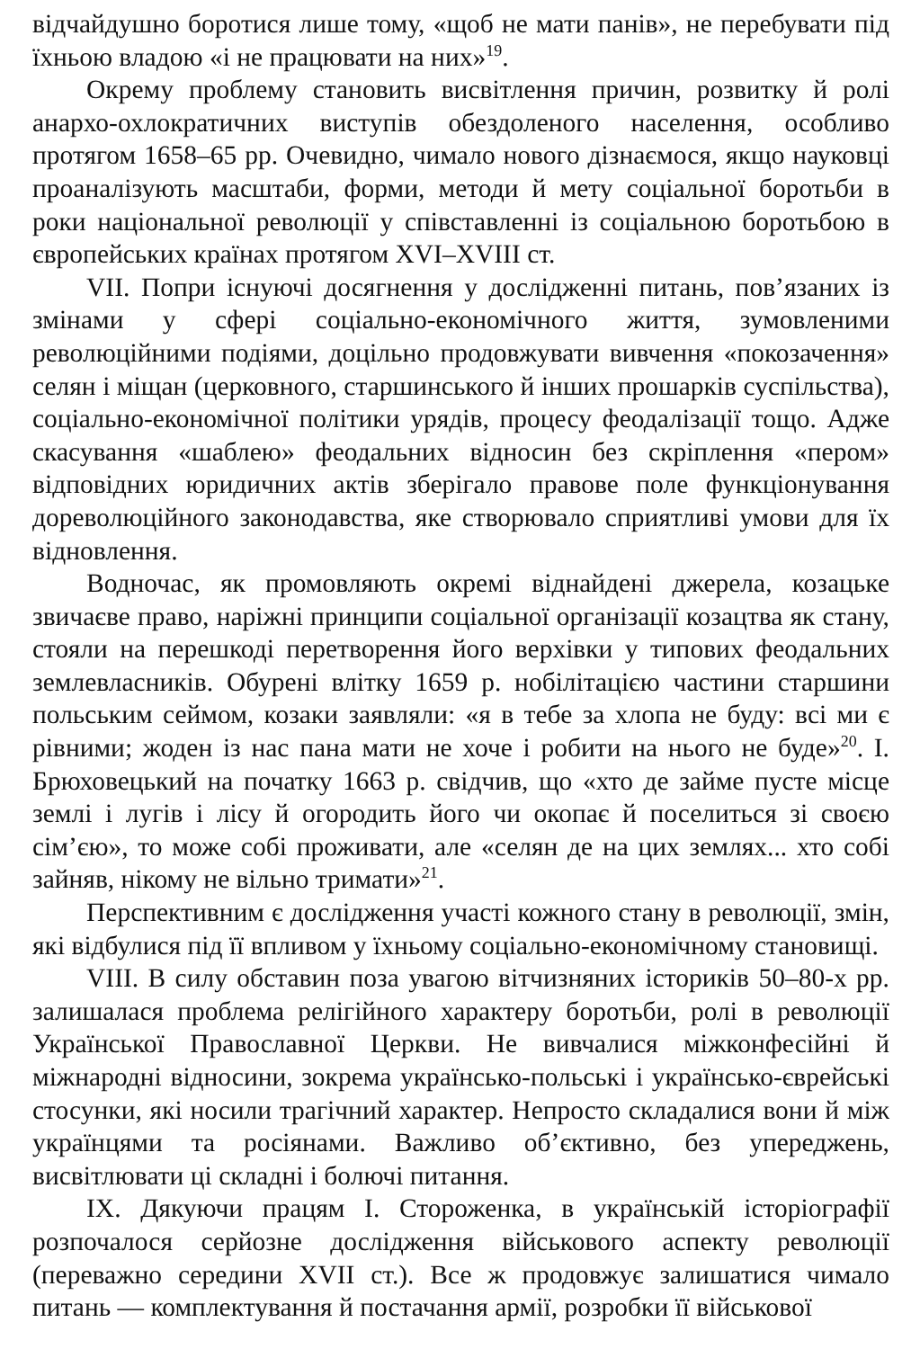відчайдушно боротися лише тому, «щоб не мати панів», не перебувати під їхньою владою «і не працювати на них»<sup>19</sup>.
Окрему проблему становить висвітлення причин, розвитку й ролі анархо-охлократичних виступів обездоленого населення, особливо протягом 1658–65 рр. Очевидно, чимало нового дізнаємося, якщо науковці проаналізують масштаби, форми, методи й мету соціальної боротьби в роки національної революції у співставленні із соціальною боротьбою в європейських країнах протягом XVI–XVIII ст.
VII. Попри існуючі досягнення у дослідженні питань, пов’язаних із змінами у сфері соціально-економічного життя, зумовленими революційними подіями, доцільно продовжувати вивчення «покозачення» селян і міщан (церковного, старшинського й інших прошарків суспільства), соціально-економічної політики урядів, процесу феодалізації тощо. Адже скасування «шаблею» феодальних відносин без скріплення «пером» відповідних юридичних актів зберігало правове поле функціонування дореволюційного законодавства, яке створювало сприятливі умови для їх відновлення.
Водночас, як промовляють окремі віднайдені джерела, козацьке звичаєве право, наріжні принципи соціальної організації козацтва як стану, стояли на перешкоді перетворення його верхівки у типових феодальних землевласників. Обурені влітку 1659 р. нобілітацією частини старшини польським сеймом, козаки заявляли: «я в тебе за хлопа не буду: всі ми є рівними; жоден із нас пана мати не хоче і робити на нього не буде»<sup>20</sup>. І. Брюховецький на початку 1663 р. свідчив, що «хто де займе пусте місце землі і лугів і лісу й огородить його чи окопає й поселиться зі своєю сім’єю», то може собі проживати, але «селян де на цих землях... хто собі зайняв, нікому не вільно тримати»<sup>21</sup>.
Перспективним є дослідження участі кожного стану в революції, змін, які відбулися під її впливом у їхньому соціально-економічному становищі.
VIII. В силу обставин поза увагою вітчизняних істориків 50–80-х рр. залишалася проблема релігійного характеру боротьби, ролі в революції Української Православної Церкви. Не вивчалися міжконфесійні й міжнародні відносини, зокрема українсько-польські і українсько-єврейські стосунки, які носили трагічний характер. Непросто складалися вони й між українцями та росіянами. Важливо об’єктивно, без упереджень, висвітлювати ці складні і болючі питання.
IX. Дякуючи працям І. Стороженка, в українській історіографії розпочалося серйозне дослідження військового аспекту революції (переважно середини XVII ст.). Все ж продовжує залишатися чимало питань — комплектування й постачання армії, розробки її військової